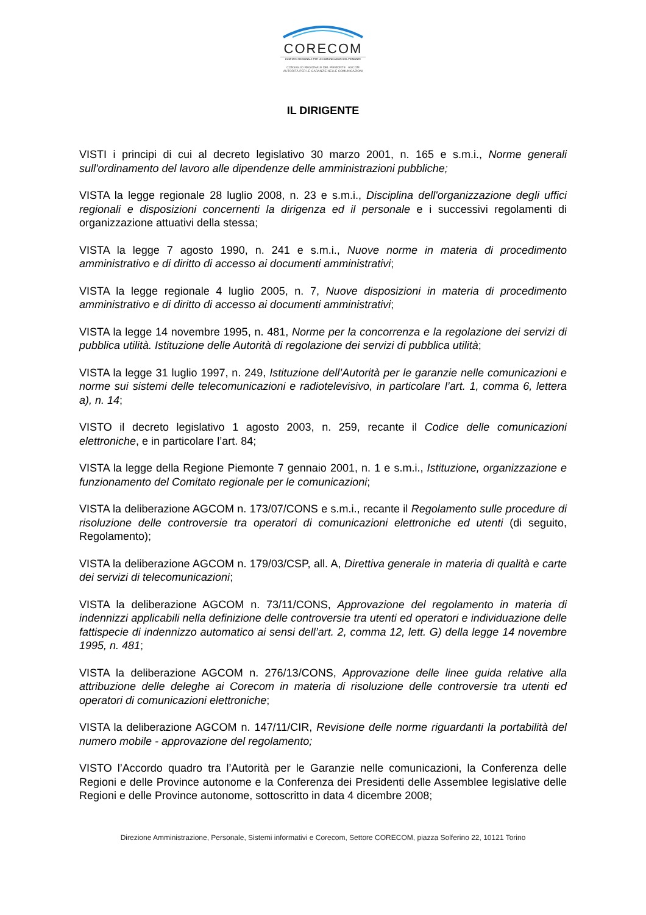CORECOM
COMITATO REGIONALE PER LE COMUNICAZIONI DEL PIEMONTE
CONSIGLIO REGIONALE DEL PIEMONTE AGCOM AUTORITÀ PER LE GARANZIE NELLE COMUNICAZIONI
IL DIRIGENTE
VISTI i principi di cui al decreto legislativo 30 marzo 2001, n. 165 e s.m.i., Norme generali sull'ordinamento del lavoro alle dipendenze delle amministrazioni pubbliche;
VISTA la legge regionale 28 luglio 2008, n. 23 e s.m.i., Disciplina dell'organizzazione degli uffici regionali e disposizioni concernenti la dirigenza ed il personale e i successivi regolamenti di organizzazione attuativi della stessa;
VISTA la legge 7 agosto 1990, n. 241 e s.m.i., Nuove norme in materia di procedimento amministrativo e di diritto di accesso ai documenti amministrativi;
VISTA la legge regionale 4 luglio 2005, n. 7, Nuove disposizioni in materia di procedimento amministrativo e di diritto di accesso ai documenti amministrativi;
VISTA la legge 14 novembre 1995, n. 481, Norme per la concorrenza e la regolazione dei servizi di pubblica utilità. Istituzione delle Autorità di regolazione dei servizi di pubblica utilità;
VISTA la legge 31 luglio 1997, n. 249, Istituzione dell’Autorità per le garanzie nelle comunicazioni e norme sui sistemi delle telecomunicazioni e radiotelevisivo, in particolare l’art. 1, comma 6, lettera a), n. 14;
VISTO il decreto legislativo 1 agosto 2003, n. 259, recante il Codice delle comunicazioni elettroniche, e in particolare l’art. 84;
VISTA la legge della Regione Piemonte 7 gennaio 2001, n. 1 e s.m.i., Istituzione, organizzazione e funzionamento del Comitato regionale per le comunicazioni;
VISTA la deliberazione AGCOM n. 173/07/CONS e s.m.i., recante il Regolamento sulle procedure di risoluzione delle controversie tra operatori di comunicazioni elettroniche ed utenti (di seguito, Regolamento);
VISTA la deliberazione AGCOM n. 179/03/CSP, all. A, Direttiva generale in materia di qualità e carte dei servizi di telecomunicazioni;
VISTA la deliberazione AGCOM n. 73/11/CONS, Approvazione del regolamento in materia di indennizzi applicabili nella definizione delle controversie tra utenti ed operatori e individuazione delle fattispecie di indennizzo automatico ai sensi dell’art. 2, comma 12, lett. G) della legge 14 novembre 1995, n. 481;
VISTA la deliberazione AGCOM n. 276/13/CONS, Approvazione delle linee guida relative alla attribuzione delle deleghe ai Corecom in materia di risoluzione delle controversie tra utenti ed operatori di comunicazioni elettroniche;
VISTA la deliberazione AGCOM n. 147/11/CIR, Revisione delle norme riguardanti la portabilità del numero mobile - approvazione del regolamento;
VISTO l’Accordo quadro tra l’Autorità per le Garanzie nelle comunicazioni, la Conferenza delle Regioni e delle Province autonome e la Conferenza dei Presidenti delle Assemblee legislative delle Regioni e delle Province autonome, sottoscritto in data 4 dicembre 2008;
Direzione Amministrazione, Personale, Sistemi informativi e Corecom, Settore CORECOM, piazza Solferino 22, 10121 Torino